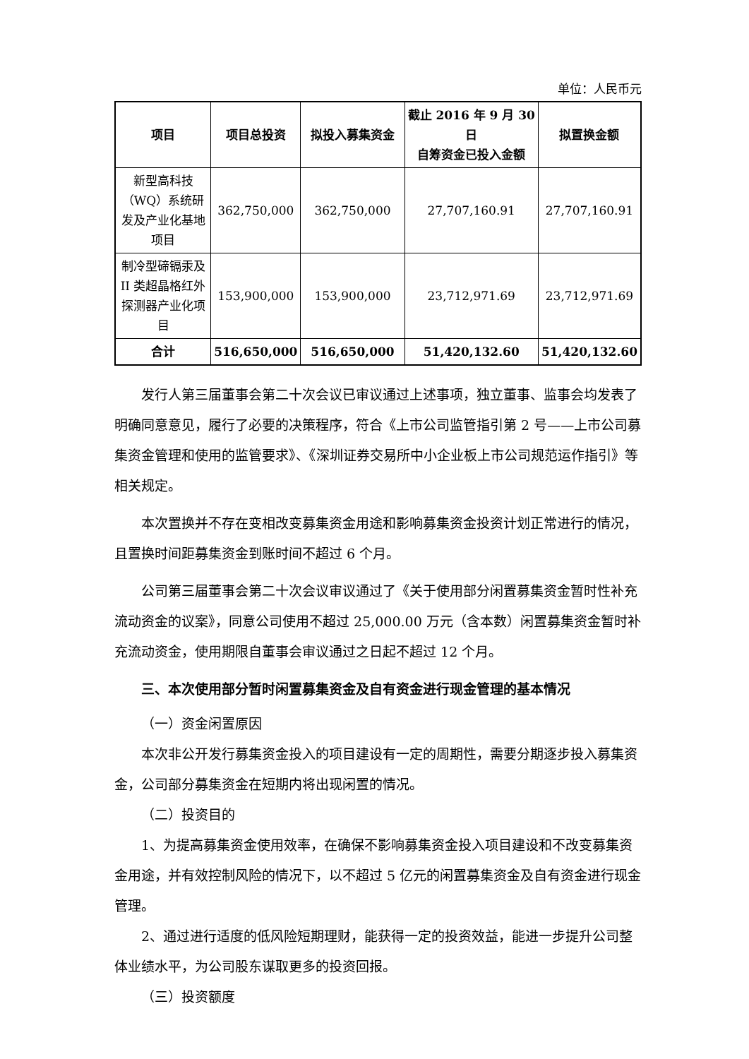单位：人民币元
| 项目 | 项目总投资 | 拟投入募集资金 | 截止 2016 年 9 月 30 日 自筹资金已投入金额 | 拟置换金额 |
| --- | --- | --- | --- | --- |
| 新型高科技（WQ）系统研发及产业化基地项目 | 362,750,000 | 362,750,000 | 27,707,160.91 | 27,707,160.91 |
| 制冷型碲镉汞及 II 类超晶格红外探测器产业化项目 | 153,900,000 | 153,900,000 | 23,712,971.69 | 23,712,971.69 |
| 合计 | 516,650,000 | 516,650,000 | 51,420,132.60 | 51,420,132.60 |
发行人第三届董事会第二十次会议已审议通过上述事项，独立董事、监事会均发表了明确同意意见，履行了必要的决策程序，符合《上市公司监管指引第 2 号——上市公司募集资金管理和使用的监管要求》、《深圳证券交易所中小企业板上市公司规范运作指引》等相关规定。
本次置换并不存在变相改变募集资金用途和影响募集资金投资计划正常进行的情况，且置换时间距募集资金到账时间不超过 6 个月。
公司第三届董事会第二十次会议审议通过了《关于使用部分闲置募集资金暂时性补充流动资金的议案》，同意公司使用不超过 25,000.00 万元（含本数）闲置募集资金暂时补充流动资金，使用期限自董事会审议通过之日起不超过 12 个月。
三、本次使用部分暂时闲置募集资金及自有资金进行现金管理的基本情况
（一）资金闲置原因
本次非公开发行募集资金投入的项目建设有一定的周期性，需要分期逐步投入募集资金，公司部分募集资金在短期内将出现闲置的情况。
（二）投资目的
1、为提高募集资金使用效率，在确保不影响募集资金投入项目建设和不改变募集资金用途，并有效控制风险的情况下，以不超过 5 亿元的闲置募集资金及自有资金进行现金管理。
2、通过进行适度的低风险短期理财，能获得一定的投资效益，能进一步提升公司整体业绩水平，为公司股东谋取更多的投资回报。
（三）投资额度